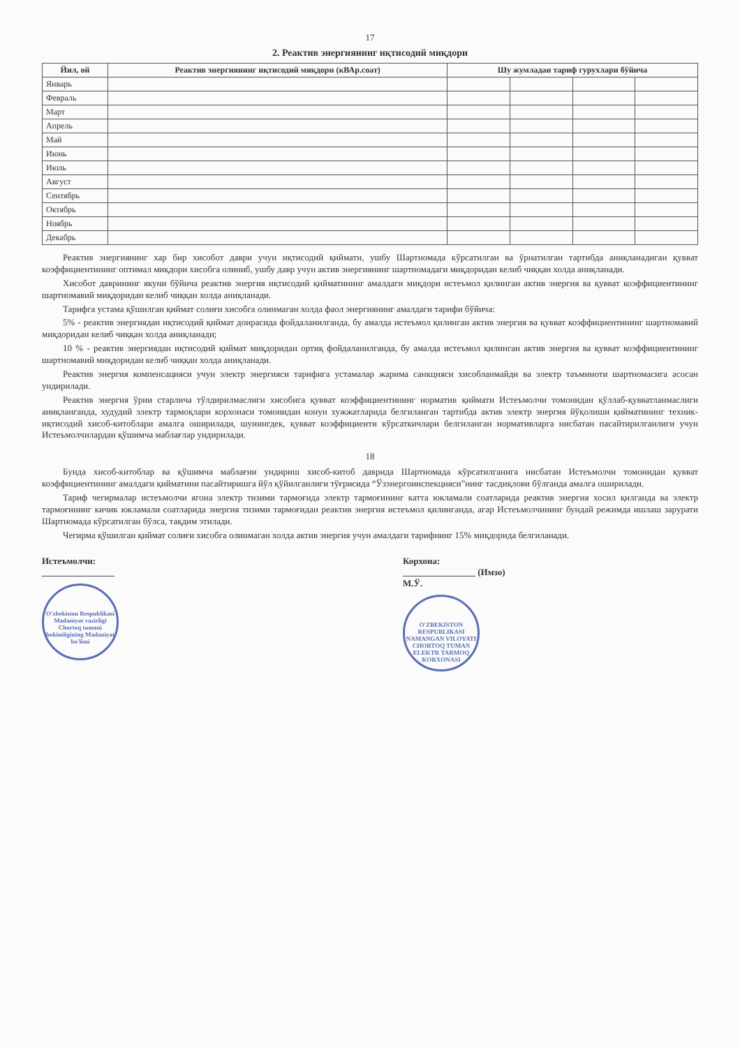17
2. Реактив энергиянинг иқтисодий миқдори
| Йил, ой | Реактив энергиянинг иқтисодий миқдори (кВАр.соат) | Шу жумладан тариф гурухлари бўйича | | | |
| --- | --- | --- | --- | --- | --- |
| Январь | | | | | |
| Февраль | | | | | |
| Март | | | | | |
| Апрель | | | | | |
| Май | | | | | |
| Июнь | | | | | |
| Июль | | | | | |
| Август | | | | | |
| Сентябрь | | | | | |
| Октябрь | | | | | |
| Ноябрь | | | | | |
| Декабрь | | | | | |
Реактив энергиянинг хар бир хисобот даври учун иқтисодий қиймати, ушбу Шартномада кўрсатилган ва ўрнатилган тартибда аниқланадиган қувват коэффициентининг оптимал миқдори хисобга олиниб, ушбу давр учун актив энергиянинг шартномадаги миқдоридан келиб чиққан холда аниқланади.
Хисобот даврининг якуни бўйича реактив энергия иқтисодий қийматининг амалдаги миқдори истеъмол қилинган актив энергия ва қувват коэффициентининг шартномавий миқдоридан келиб чиққан холда аниқланади.
Тарифга устама қўшилган қиймат солиғи хисобга олинмаган холда фаол энергиянинг амалдаги тарифи бўйича:
5% - реактив энергиядан иқтисодий қиймат доирасида фойдаланилганда, бу амалда истеъмол қилинган актив энергия ва қувват коэффициентининг шартномавий миқдоридан келиб чиққан холда аниқланади;
10 % - реактив энергиядан иқтисодий қиймат миқдоридан ортиқ фойдаланилганда, бу амалда истеъмол қилинган актив энергия ва қувват коэффициентининг шартномавий миқдоридан келиб чиққан холда аниқланади.
Реактив энергия компенсацияси учун электр энергияси тарифига устамалар жарима санкцияси хисобланмайди ва электр таъминоти шартномасига асосан ундирилади.
Реактив энергия ўрни старлича тўлдирилмаслиги хисобига қувват коэффициентининг норматив қиймати Истеъмолчи томонидан қўллаб-қувватланмаслиги аниқланганда, худудий электр тармоқлари корхонаси томонидан конун хужжатларида белгиланган тартибда актив электр энергия йўқолиши қийматининг техник-иқтисодий хисоб-китоблари амалга оширилади, шунингдек, қувват коэффициенти кўрсаткичлари белгиланган нормативларга нисбатан пасайтирилганлиги учун Истеъмолчилардан қўшимча маблағлар ундирилади.
18
Бунда хисоб-китоблар ва қўшимча маблағни ундириш хисоб-китоб даврида Шартномада кўрсатилганига нисбатан Истеъмолчи томонидан қувват коэффициентининг амалдаги қийматини пасайтиришга йўл қўйилганлиги тўғрисида “Ўзэнергоинспекцияси”нинг тасдиқлови бўлганда амалга оширилади.
Тариф чегирмалар истеъмолчи ягона электр тизими тармоғида электр тармоғининг катта юкламали соатларида реактив энергия хосил қилганда ва электр тармоғининг кичик юкламали соатларида энергия тизими тармоғидан реактив энергия истеъмол қилинганда, агар Истеъмолчининг бундай режимда ишлаш зарурати Шартномада кўрсатилган бўлса, тақдим этилади.
Чегирма қўшилган қиймат солиғи хисобга олинмаган холда актив энергия учун амалдаги тарифнинг 15% миқдорида белгиланади.
Истеъмолчи:
________________
O'zbekiston Respublikasi Madaniyat vazirligi
Chortoq tumani hokimligining Madaniyat bo'limi
Корхона:
________________ (Имзо)
М.Ў.
O'ZBEKISTON RESPUBLIKASI
NAMANGAN VILOYATI
CHORTOQ TUMAN
ELEKTR TARMOQ KORXONASI